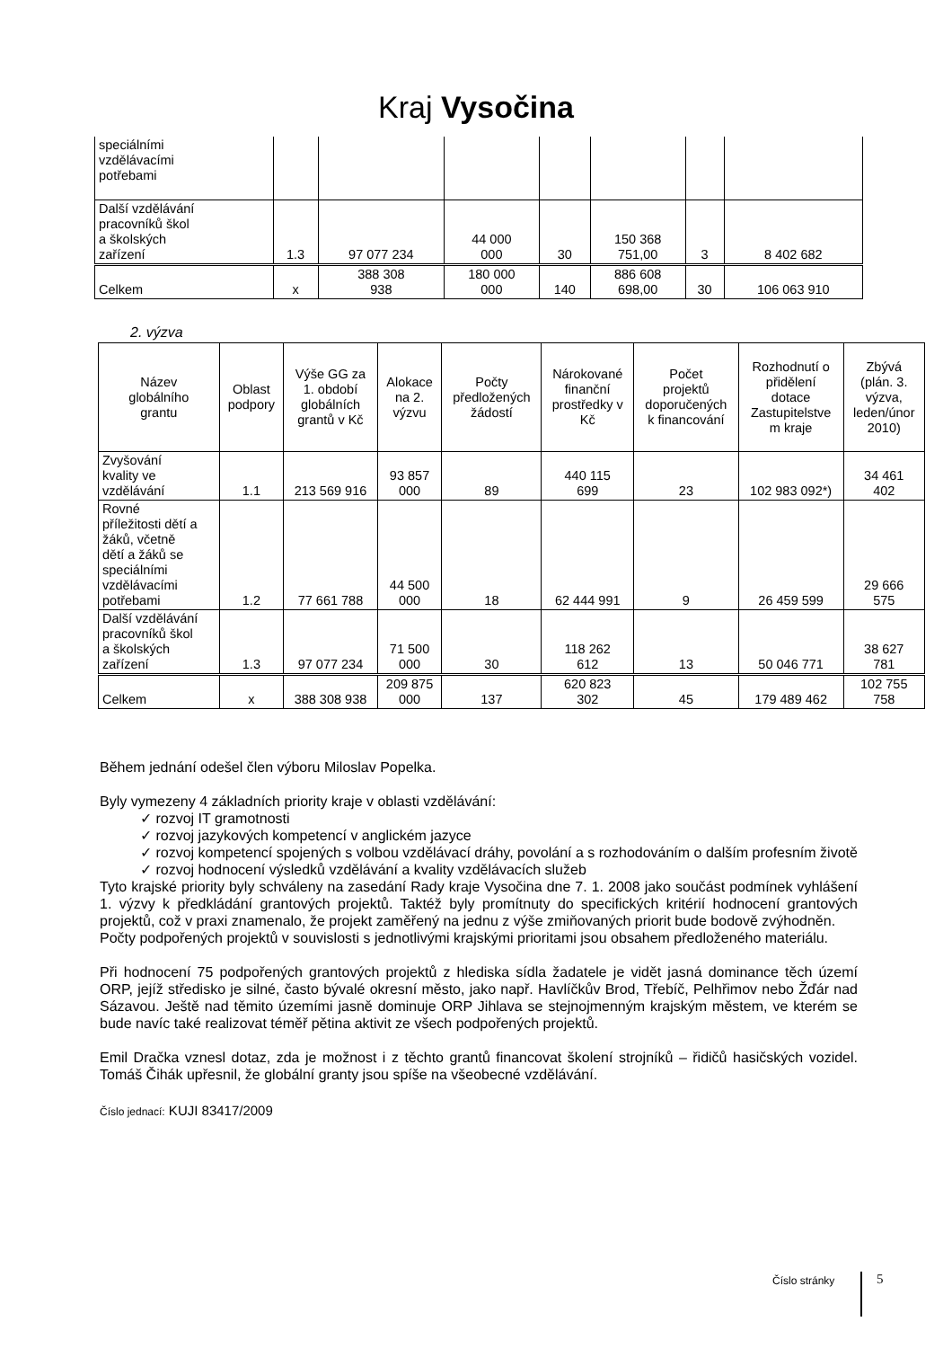Kraj Vysočina
| speciálními vzdělávacími potřebami | | | | | | | |
| Další vzdělávání pracovníků škol a školských zařízení | 1.3 | 97 077 234 | 44 000 000 | 30 | 150 368 751,00 | 3 | 8 402 682 |
| Celkem | x | 388 308 938 | 180 000 000 | 140 | 886 608 698,00 | 30 | 106 063 910 |
2. výzva
| Název globálního grantu | Oblast podpory | Výše GG za 1. období globálních grantů v Kč | Alokace na 2. výzvu | Počty předložených žádostí | Nárokované finanční prostředky v Kč | Počet projektů doporučených k financování | Rozhodnutí o přidělení dotace Zastupitelstve m kraje | Zbývá (plán. 3. výzva, leden/únor 2010) |
| --- | --- | --- | --- | --- | --- | --- | --- | --- |
| Zvyšování kvality ve vzdělávání | 1.1 | 213 569 916 | 93 857 000 | 89 | 440 115 699 | 23 | 102 983 092*) | 34 461 402 |
| Rovné příležitosti dětí a žáků, včetně dětí a žáků se speciálními vzdělávacími potřebami | 1.2 | 77 661 788 | 44 500 000 | 18 | 62 444 991 | 9 | 26 459 599 | 29 666 575 |
| Další vzdělávání pracovníků škol a školských zařízení | 1.3 | 97 077 234 | 71 500 000 | 30 | 118 262 612 | 13 | 50 046 771 | 38 627 781 |
| Celkem | x | 388 308 938 | 209 875 000 | 137 | 620 823 302 | 45 | 179 489 462 | 102 755 758 |
Během jednání odešel člen výboru Miloslav Popelka.
Byly vymezeny 4 základních priority kraje v oblasti vzdělávání:
✓ rozvoj IT gramotnosti
✓ rozvoj jazykových kompetencí v anglickém jazyce
✓ rozvoj kompetencí spojených s volbou vzdělávací dráhy, povolání a s rozhodováním o dalším profesním životě
✓ rozvoj hodnocení výsledků vzdělávání a kvality vzdělávacích služeb
Tyto krajské priority byly schváleny na zasedání Rady kraje Vysočina dne 7. 1. 2008 jako součást podmínek vyhlášení 1. výzvy k předkládání grantových projektů. Taktéž byly promítnuty do specifických kritérií hodnocení grantových projektů, což v praxi znamenalo, že projekt zaměřený na jednu z výše zmiňovaných priorit bude bodově zvýhodněn.
Počty podpořených projektů v souvislosti s jednotlivými krajskými prioritami jsou obsahem předloženého materiálu.
Při hodnocení 75 podpořených grantových projektů z hlediska sídla žadatele je vidět jasná dominance těch území ORP, jejíž středisko je silné, často bývalé okresní město, jako např. Havlíčkův Brod, Třebíč, Pelhřimov nebo Žďár nad Sázavou. Ještě nad těmito územími jasně dominuje ORP Jihlava se stejnojmenným krajským městem, ve kterém se bude navíc také realizovat téměř pětina aktivit ze všech podpořených projektů.
Emil Dračka vznesl dotaz, zda je možnost i z těchto grantů financovat školení strojníků – řidičů hasičských vozidel. Tomáš Čihák upřesnil, že globální granty jsou spíše na všeobecné vzdělávání.
Číslo jednací: KUJI 83417/2009
Číslo stránky 5